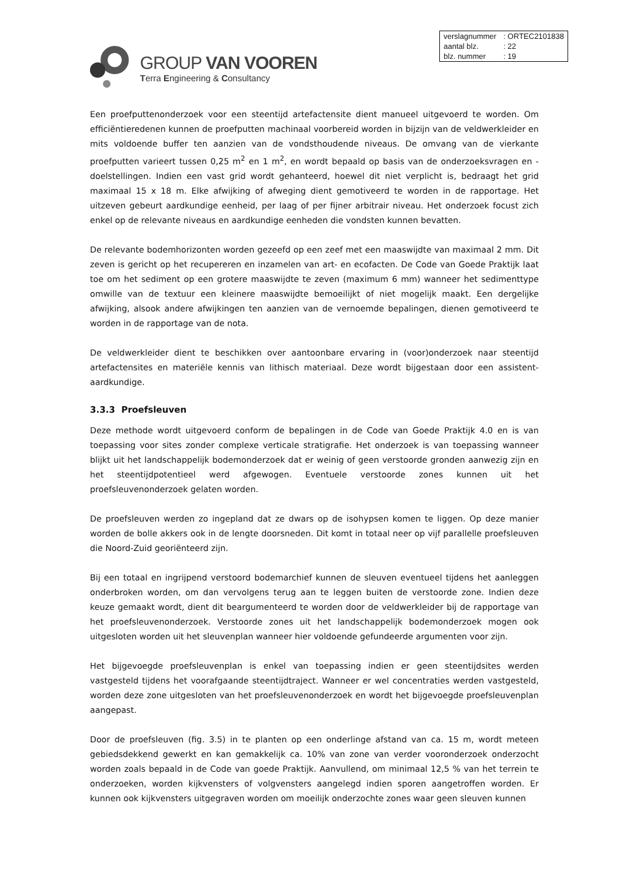GROUP VAN VOOREN
Terra Engineering & Consultancy
| verslagnummer | : ORTEC2101838 |
| aantal blz. | : 22 |
| blz. nummer | : 19 |
Een proefputtenonderzoek voor een steentijd artefactensite dient manueel uitgevoerd te worden. Om efficiëntieredenen kunnen de proefputten machinaal voorbereid worden in bijzijn van de veldwerkleider en mits voldoende buffer ten aanzien van de vondsthoudende niveaus. De omvang van de vierkante proefputten varieert tussen 0,25 m<sup>2</sup> en 1 m<sup>2</sup>, en wordt bepaald op basis van de onderzoeksvragen en -doelstellingen. Indien een vast grid wordt gehanteerd, hoewel dit niet verplicht is, bedraagt het grid maximaal 15 x 18 m. Elke afwijking of afweging dient gemotiveerd te worden in de rapportage. Het uitzeven gebeurt aardkundige eenheid, per laag of per fijner arbitrair niveau. Het onderzoek focust zich enkel op de relevante niveaus en aardkundige eenheden die vondsten kunnen bevatten.
De relevante bodemhorizonten worden gezeefd op een zeef met een maaswijdte van maximaal 2 mm. Dit zeven is gericht op het recupereren en inzamelen van art- en ecofacten. De Code van Goede Praktijk laat toe om het sediment op een grotere maaswijdte te zeven (maximum 6 mm) wanneer het sedimenttype omwille van de textuur een kleinere maaswijdte bemoeilijkt of niet mogelijk maakt. Een dergelijke afwijking, alsook andere afwijkingen ten aanzien van de vernoemde bepalingen, dienen gemotiveerd te worden in de rapportage van de nota.
De veldwerkleider dient te beschikken over aantoonbare ervaring in (voor)onderzoek naar steentijd artefactensites en materiële kennis van lithisch materiaal. Deze wordt bijgestaan door een assistent-aardkundige.
3.3.3 Proefsleuven
Deze methode wordt uitgevoerd conform de bepalingen in de Code van Goede Praktijk 4.0 en is van toepassing voor sites zonder complexe verticale stratigrafie. Het onderzoek is van toepassing wanneer blijkt uit het landschappelijk bodemonderzoek dat er weinig of geen verstoorde gronden aanwezig zijn en het steentijdpotentieel werd afgewogen. Eventuele verstoorde zones kunnen uit het proefsleuvenonderzoek gelaten worden.
De proefsleuven werden zo ingepland dat ze dwars op de isohypsen komen te liggen. Op deze manier worden de bolle akkers ook in de lengte doorsneden. Dit komt in totaal neer op vijf parallelle proefsleuven die Noord-Zuid georiënteerd zijn.
Bij een totaal en ingrijpend verstoord bodemarchief kunnen de sleuven eventueel tijdens het aanleggen onderbroken worden, om dan vervolgens terug aan te leggen buiten de verstoorde zone. Indien deze keuze gemaakt wordt, dient dit beargumenteerd te worden door de veldwerkleider bij de rapportage van het proefsleuvenonderzoek. Verstoorde zones uit het landschappelijk bodemonderzoek mogen ook uitgesloten worden uit het sleuvenplan wanneer hier voldoende gefundeerde argumenten voor zijn.
Het bijgevoegde proefsleuvenplan is enkel van toepassing indien er geen steentijdsites werden vastgesteld tijdens het voorafgaande steentijdtraject. Wanneer er wel concentraties werden vastgesteld, worden deze zone uitgesloten van het proefsleuvenonderzoek en wordt het bijgevoegde proefsleuvenplan aangepast.
Door de proefsleuven (fig. 3.5) in te planten op een onderlinge afstand van ca. 15 m, wordt meteen gebiedsdekkend gewerkt en kan gemakkelijk ca. 10% van zone van verder vooronderzoek onderzocht worden zoals bepaald in de Code van goede Praktijk. Aanvullend, om minimaal 12,5 % van het terrein te onderzoeken, worden kijkvensters of volgvensters aangelegd indien sporen aangetroffen worden. Er kunnen ook kijkvensters uitgegraven worden om moeilijk onderzochte zones waar geen sleuven kunnen